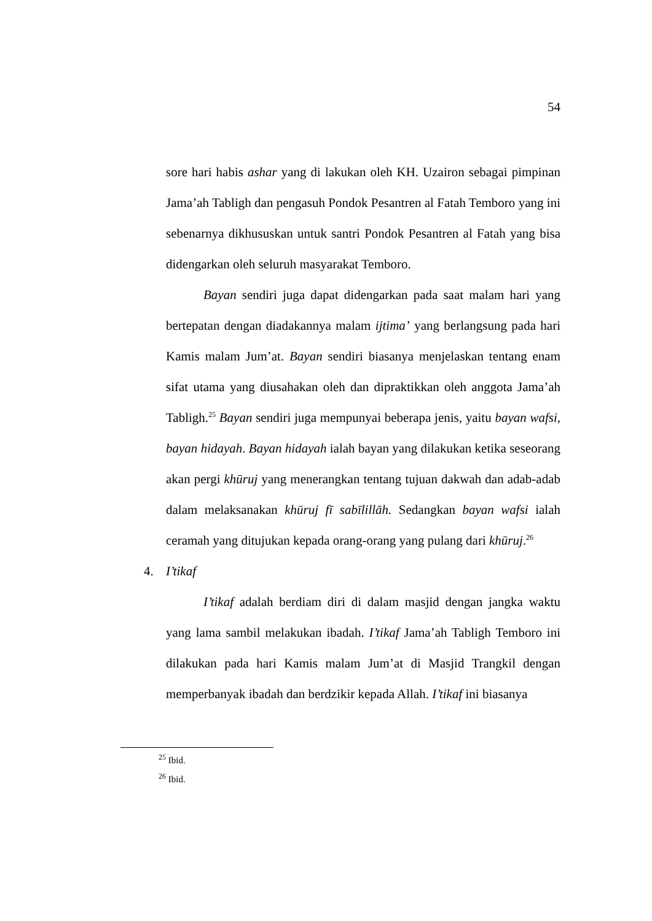54
sore hari habis ashar yang di lakukan oleh KH. Uzairon sebagai pimpinan Jama’ah Tabligh dan pengasuh Pondok Pesantren al Fatah Temboro yang ini sebenarnya dikhususkan untuk santri Pondok Pesantren al Fatah yang bisa didengarkan oleh seluruh masyarakat Temboro.
Bayan sendiri juga dapat didengarkan pada saat malam hari yang bertepatan dengan diadakannya malam ijtima’ yang berlangsung pada hari Kamis malam Jum’at. Bayan sendiri biasanya menjelaskan tentang enam sifat utama yang diusahakan oleh dan dipraktikkan oleh anggota Jama’ah Tabligh.<sup>25</sup> Bayan sendiri juga mempunyai beberapa jenis, yaitu bayan wafsi, bayan hidayah. Bayan hidayah ialah bayan yang dilakukan ketika seseorang akan pergi khūruj yang menerangkan tentang tujuan dakwah dan adab-adab dalam melaksanakan khūruj fī sabīlillāh. Sedangkan bayan wafsi ialah ceramah yang ditujukan kepada orang-orang yang pulang dari khūruj.<sup>26</sup>
4. I’tikaf
I’tikaf adalah berdiam diri di dalam masjid dengan jangka waktu yang lama sambil melakukan ibadah. I’tikaf Jama’ah Tabligh Temboro ini dilakukan pada hari Kamis malam Jum’at di Masjid Trangkil dengan memperbanyak ibadah dan berdzikir kepada Allah. I’tikaf ini biasanya
<sup>25</sup> Ibid.
<sup>26</sup> Ibid.